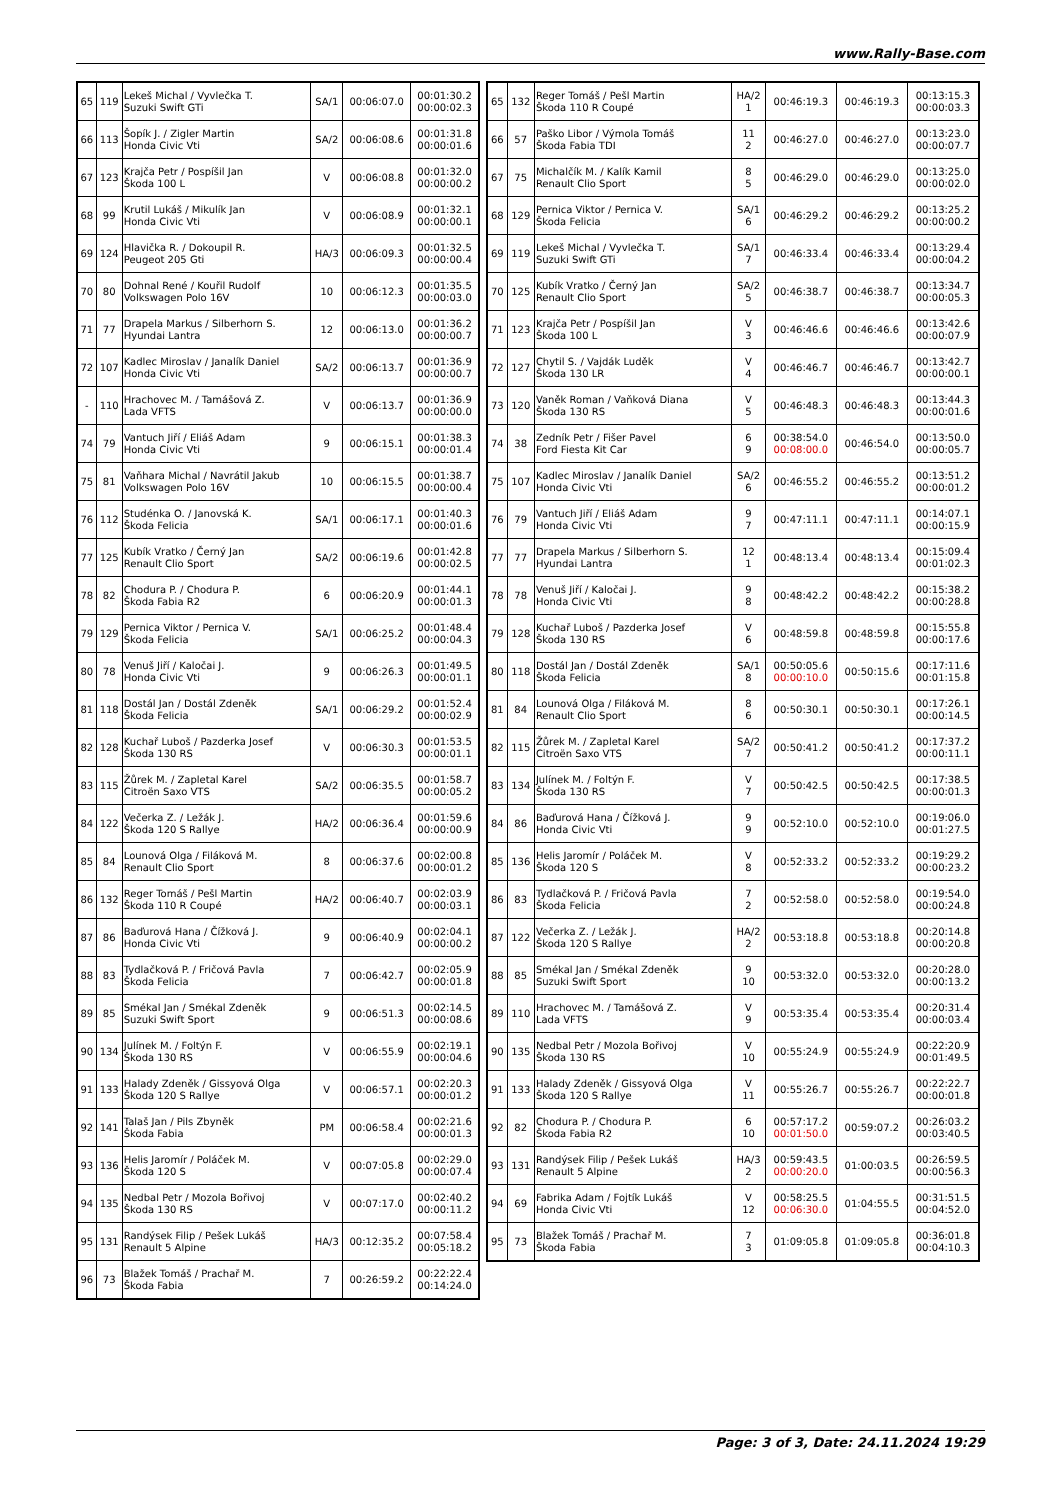www.Rally-Base.com
| 65 | 119 | Lekeš Michal / Vyvlečka T. Suzuki Swift GTi | SA/1 | 00:06:07.0 | 00:01:30.2 00:00:02.3 |
| 66 | 113 | Šopík J. / Zigler Martin Honda Civic Vti | SA/2 | 00:06:08.6 | 00:01:31.8 00:00:01.6 |
| 67 | 123 | Krajča Petr / Pospíšil Jan Škoda 100 L | V | 00:06:08.8 | 00:01:32.0 00:00:00.2 |
| 68 | 99 | Krutil Lukáš / Mikulík Jan Honda Civic Vti | V | 00:06:08.9 | 00:01:32.1 00:00:00.1 |
| 69 | 124 | Hlavička R. / Dokoupil R. Peugeot 205 Gti | HA/3 | 00:06:09.3 | 00:01:32.5 00:00:00.4 |
| 70 | 80 | Dohnal René / Kouřil Rudolf Volkswagen Polo 16V | 10 | 00:06:12.3 | 00:01:35.5 00:00:03.0 |
| 71 | 77 | Drapela Markus / Silberhorn S. Hyundai Lantra | 12 | 00:06:13.0 | 00:01:36.2 00:00:00.7 |
| 72 | 107 | Kadlec Miroslav / Janalík Daniel Honda Civic Vti | SA/2 | 00:06:13.7 | 00:01:36.9 00:00:00.7 |
| - | 110 | Hrachovec M. / Tamášová Z. Lada VFTS | V | 00:06:13.7 | 00:01:36.9 00:00:00.0 |
| 74 | 79 | Vantuch Jiří / Eliáš Adam Honda Civic Vti | 9 | 00:06:15.1 | 00:01:38.3 00:00:01.4 |
| 75 | 81 | Vaňhara Michal / Navrátil Jakub Volkswagen Polo 16V | 10 | 00:06:15.5 | 00:01:38.7 00:00:00.4 |
| 76 | 112 | Studénka O. / Janovská K. Škoda Felicia | SA/1 | 00:06:17.1 | 00:01:40.3 00:00:01.6 |
| 77 | 125 | Kubík Vratko / Černý Jan Renault Clio Sport | SA/2 | 00:06:19.6 | 00:01:42.8 00:00:02.5 |
| 78 | 82 | Chodura P. / Chodura P. Škoda Fabia R2 | 6 | 00:06:20.9 | 00:01:44.1 00:00:01.3 |
| 79 | 129 | Pernica Viktor / Pernica V. Škoda Felicia | SA/1 | 00:06:25.2 | 00:01:48.4 00:00:04.3 |
| 80 | 78 | Venuš Jiří / Kaločai J. Honda Civic Vti | 9 | 00:06:26.3 | 00:01:49.5 00:00:01.1 |
| 81 | 118 | Dostál Jan / Dostál Zdeněk Škoda Felicia | SA/1 | 00:06:29.2 | 00:01:52.4 00:00:02.9 |
| 82 | 128 | Kuchař Luboš / Pazderka Josef Škoda 130 RS | V | 00:06:30.3 | 00:01:53.5 00:00:01.1 |
| 83 | 115 | Žůrek M. / Zapletal Karel Citroën Saxo VTS | SA/2 | 00:06:35.5 | 00:01:58.7 00:00:05.2 |
| 84 | 122 | Večerka Z. / Ležák J. Škoda 120 S Rallye | HA/2 | 00:06:36.4 | 00:01:59.6 00:00:00.9 |
| 85 | 84 | Lounová Olga / Filáková M. Renault Clio Sport | 8 | 00:06:37.6 | 00:02:00.8 00:00:01.2 |
| 86 | 132 | Reger Tomáš / Pešl Martin Škoda 110 R Coupé | HA/2 | 00:06:40.7 | 00:02:03.9 00:00:03.1 |
| 87 | 86 | Baďurová Hana / Čížková J. Honda Civic Vti | 9 | 00:06:40.9 | 00:02:04.1 00:00:00.2 |
| 88 | 83 | Tydlačková P. / Fričová Pavla Škoda Felicia | 7 | 00:06:42.7 | 00:02:05.9 00:00:01.8 |
| 89 | 85 | Smékal Jan / Smékal Zdeněk Suzuki Swift Sport | 9 | 00:06:51.3 | 00:02:14.5 00:00:08.6 |
| 90 | 134 | Julínek M. / Foltýn F. Škoda 130 RS | V | 00:06:55.9 | 00:02:19.1 00:00:04.6 |
| 91 | 133 | Halady Zdeněk / Gissyová Olga Škoda 120 S Rallye | V | 00:06:57.1 | 00:02:20.3 00:00:01.2 |
| 92 | 141 | Talaš Jan / Pils Zbyněk Škoda Fabia | PM | 00:06:58.4 | 00:02:21.6 00:00:01.3 |
| 93 | 136 | Helis Jaromír / Poláček M. Škoda 120 S | V | 00:07:05.8 | 00:02:29.0 00:00:07.4 |
| 94 | 135 | Nedbal Petr / Mozola Bořivoj Škoda 130 RS | V | 00:07:17.0 | 00:02:40.2 00:00:11.2 |
| 95 | 131 | Randýsek Filip / Pešek Lukáš Renault 5 Alpine | HA/3 | 00:12:35.2 | 00:07:58.4 00:05:18.2 |
| 96 | 73 | Blažek Tomáš / Prachař M. Škoda Fabia | 7 | 00:26:59.2 | 00:22:22.4 00:14:24.0 |
| 65 | 132 | Reger Tomáš / Pešl Martin Škoda 110 R Coupé | HA/2 1 | 00:46:19.3 | 00:46:19.3 | 00:13:15.3 00:00:03.3 |
| 66 | 57 | Paško Libor / Výmola Tomáš Škoda Fabia TDI | 11 2 | 00:46:27.0 | 00:46:27.0 | 00:13:23.0 00:00:07.7 |
| 67 | 75 | Michalčík M. / Kalík Kamil Renault Clio Sport | 8 5 | 00:46:29.0 | 00:46:29.0 | 00:13:25.0 00:00:02.0 |
| 68 | 129 | Pernica Viktor / Pernica V. Škoda Felicia | SA/1 6 | 00:46:29.2 | 00:46:29.2 | 00:13:25.2 00:00:00.2 |
| 69 | 119 | Lekeš Michal / Vyvlečka T. Suzuki Swift GTi | SA/1 7 | 00:46:33.4 | 00:46:33.4 | 00:13:29.4 00:00:04.2 |
| 70 | 125 | Kubík Vratko / Černý Jan Renault Clio Sport | SA/2 5 | 00:46:38.7 | 00:46:38.7 | 00:13:34.7 00:00:05.3 |
| 71 | 123 | Krajča Petr / Pospíšil Jan Škoda 100 L | V 3 | 00:46:46.6 | 00:46:46.6 | 00:13:42.6 00:00:07.9 |
| 72 | 127 | Chytil S. / Vajdák Luděk Škoda 130 LR | V 4 | 00:46:46.7 | 00:46:46.7 | 00:13:42.7 00:00:00.1 |
| 73 | 120 | Vaněk Roman / Vaňková Diana Škoda 130 RS | V 5 | 00:46:48.3 | 00:46:48.3 | 00:13:44.3 00:00:01.6 |
| 74 | 38 | Zedník Petr / Fišer Pavel Ford Fiesta Kit Car | 6 9 | 00:38:54.0 00:08:00.0 | 00:46:54.0 | 00:13:50.0 00:00:05.7 |
| 75 | 107 | Kadlec Miroslav / Janalík Daniel Honda Civic Vti | SA/2 6 | 00:46:55.2 | 00:46:55.2 | 00:13:51.2 00:00:01.2 |
| 76 | 79 | Vantuch Jiří / Eliáš Adam Honda Civic Vti | 9 7 | 00:47:11.1 | 00:47:11.1 | 00:14:07.1 00:00:15.9 |
| 77 | 77 | Drapela Markus / Silberhorn S. Hyundai Lantra | 12 1 | 00:48:13.4 | 00:48:13.4 | 00:15:09.4 00:01:02.3 |
| 78 | 78 | Venuš Jiří / Kaločai J. Honda Civic Vti | 9 8 | 00:48:42.2 | 00:48:42.2 | 00:15:38.2 00:00:28.8 |
| 79 | 128 | Kuchař Luboš / Pazderka Josef Škoda 130 RS | V 6 | 00:48:59.8 | 00:48:59.8 | 00:15:55.8 00:00:17.6 |
| 80 | 118 | Dostál Jan / Dostál Zdeněk Škoda Felicia | SA/1 8 | 00:50:05.6 00:00:10.0 | 00:50:15.6 | 00:17:11.6 00:01:15.8 |
| 81 | 84 | Lounová Olga / Filáková M. Renault Clio Sport | 8 6 | 00:50:30.1 | 00:50:30.1 | 00:17:26.1 00:00:14.5 |
| 82 | 115 | Žůrek M. / Zapletal Karel Citroën Saxo VTS | SA/2 7 | 00:50:41.2 | 00:50:41.2 | 00:17:37.2 00:00:11.1 |
| 83 | 134 | Julínek M. / Foltýn F. Škoda 130 RS | V 7 | 00:50:42.5 | 00:50:42.5 | 00:17:38.5 00:00:01.3 |
| 84 | 86 | Baďurová Hana / Čížková J. Honda Civic Vti | 9 9 | 00:52:10.0 | 00:52:10.0 | 00:19:06.0 00:01:27.5 |
| 85 | 136 | Helis Jaromír / Poláček M. Škoda 120 S | V 8 | 00:52:33.2 | 00:52:33.2 | 00:19:29.2 00:00:23.2 |
| 86 | 83 | Tydlačková P. / Fričová Pavla Škoda Felicia | 7 2 | 00:52:58.0 | 00:52:58.0 | 00:19:54.0 00:00:24.8 |
| 87 | 122 | Večerka Z. / Ležák J. Škoda 120 S Rallye | HA/2 2 | 00:53:18.8 | 00:53:18.8 | 00:20:14.8 00:00:20.8 |
| 88 | 85 | Smékal Jan / Smékal Zdeněk Suzuki Swift Sport | 9 10 | 00:53:32.0 | 00:53:32.0 | 00:20:28.0 00:00:13.2 |
| 89 | 110 | Hrachovec M. / Tamášová Z. Lada VFTS | V 9 | 00:53:35.4 | 00:53:35.4 | 00:20:31.4 00:00:03.4 |
| 90 | 135 | Nedbal Petr / Mozola Bořivoj Škoda 130 RS | V 10 | 00:55:24.9 | 00:55:24.9 | 00:22:20.9 00:01:49.5 |
| 91 | 133 | Halady Zdeněk / Gissyová Olga Škoda 120 S Rallye | V 11 | 00:55:26.7 | 00:55:26.7 | 00:22:22.7 00:00:01.8 |
| 92 | 82 | Chodura P. / Chodura P. Škoda Fabia R2 | 6 10 | 00:57:17.2 00:01:50.0 | 00:59:07.2 | 00:26:03.2 00:03:40.5 |
| 93 | 131 | Randýsek Filip / Pešek Lukáš Renault 5 Alpine | HA/3 2 | 00:59:43.5 00:00:20.0 | 01:00:03.5 | 00:26:59.5 00:00:56.3 |
| 94 | 69 | Fabrika Adam / Fojtík Lukáš Honda Civic Vti | V 12 | 00:58:25.5 00:06:30.0 | 01:04:55.5 | 00:31:51.5 00:04:52.0 |
| 95 | 73 | Blažek Tomáš / Prachař M. Škoda Fabia | 7 3 | 01:09:05.8 | 01:09:05.8 | 00:36:01.8 00:04:10.3 |
Page: 3 of 3, Date: 24.11.2024 19:29